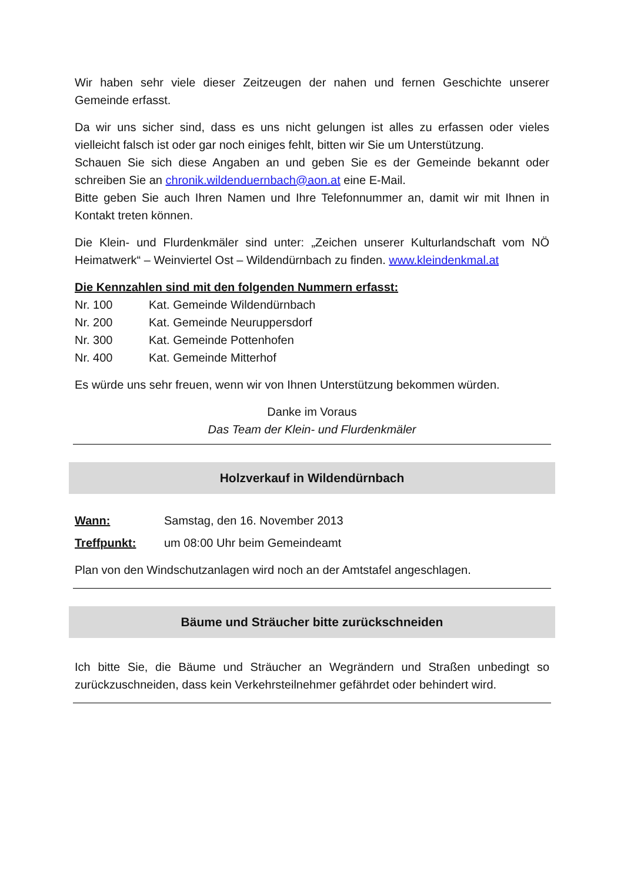Wir haben sehr viele dieser Zeitzeugen der nahen und fernen Geschichte unserer Gemeinde erfasst.
Da wir uns sicher sind, dass es uns nicht gelungen ist alles zu erfassen oder vieles vielleicht falsch ist oder gar noch einiges fehlt, bitten wir Sie um Unterstützung.
Schauen Sie sich diese Angaben an und geben Sie es der Gemeinde bekannt oder schreiben Sie an chronik.wildenduernbach@aon.at eine E-Mail.
Bitte geben Sie auch Ihren Namen und Ihre Telefonnummer an, damit wir mit Ihnen in Kontakt treten können.
Die Klein- und Flurdenkmäler sind unter: „Zeichen unserer Kulturlandschaft vom NÖ Heimatwerk“ – Weinviertel Ost – Wildendürnbach zu finden. www.kleindenkmal.at
Die Kennzahlen sind mit den folgenden Nummern erfasst:
| Nr. 100 | Kat. Gemeinde Wildendürnbach |
| Nr. 200 | Kat. Gemeinde Neuruppersdorf |
| Nr. 300 | Kat. Gemeinde Pottenhofen |
| Nr. 400 | Kat. Gemeinde Mitterhof |
Es würde uns sehr freuen, wenn wir von Ihnen Unterstützung bekommen würden.
Danke im Voraus
Das Team der Klein- und Flurdenkmäler
Holzverkauf in Wildendürnbach
| Wann: | Samstag, den 16. November 2013 |
| Treffpunkt: | um 08:00 Uhr beim Gemeindeamt |
Plan von den Windschutzanlagen wird noch an der Amtstafel angeschlagen.
Bäume und Sträucher bitte zurückschneiden
Ich bitte Sie, die Bäume und Sträucher an Wegrändern und Straßen unbedingt so zurückzuschneiden, dass kein Verkehrsteilnehmer gefährdet oder behindert wird.